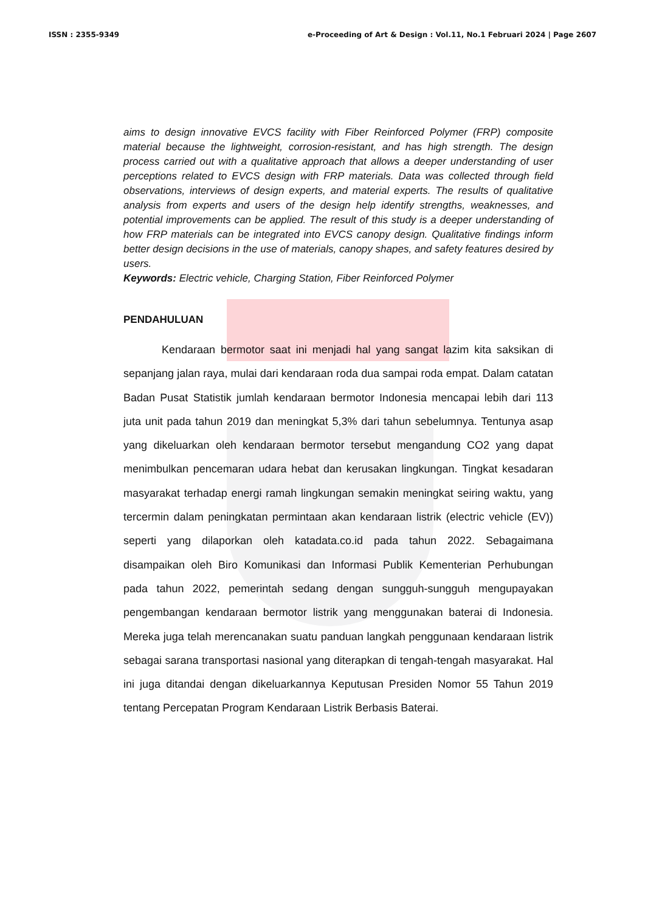ISSN : 2355-9349 e-Proceeding of Art & Design : Vol.11, No.1 Februari 2024 | Page 2607
aims to design innovative EVCS facility with Fiber Reinforced Polymer (FRP) composite material because the lightweight, corrosion-resistant, and has high strength. The design process carried out with a qualitative approach that allows a deeper understanding of user perceptions related to EVCS design with FRP materials. Data was collected through field observations, interviews of design experts, and material experts. The results of qualitative analysis from experts and users of the design help identify strengths, weaknesses, and potential improvements can be applied. The result of this study is a deeper understanding of how FRP materials can be integrated into EVCS canopy design. Qualitative findings inform better design decisions in the use of materials, canopy shapes, and safety features desired by users.
Keywords: Electric vehicle, Charging Station, Fiber Reinforced Polymer
PENDAHULUAN
Kendaraan bermotor saat ini menjadi hal yang sangat lazim kita saksikan di sepanjang jalan raya, mulai dari kendaraan roda dua sampai roda empat. Dalam catatan Badan Pusat Statistik jumlah kendaraan bermotor Indonesia mencapai lebih dari 113 juta unit pada tahun 2019 dan meningkat 5,3% dari tahun sebelumnya. Tentunya asap yang dikeluarkan oleh kendaraan bermotor tersebut mengandung CO2 yang dapat menimbulkan pencemaran udara hebat dan kerusakan lingkungan. Tingkat kesadaran masyarakat terhadap energi ramah lingkungan semakin meningkat seiring waktu, yang tercermin dalam peningkatan permintaan akan kendaraan listrik (electric vehicle (EV)) seperti yang dilaporkan oleh katadata.co.id pada tahun 2022. Sebagaimana disampaikan oleh Biro Komunikasi dan Informasi Publik Kementerian Perhubungan pada tahun 2022, pemerintah sedang dengan sungguh-sungguh mengupayakan pengembangan kendaraan bermotor listrik yang menggunakan baterai di Indonesia. Mereka juga telah merencanakan suatu panduan langkah penggunaan kendaraan listrik sebagai sarana transportasi nasional yang diterapkan di tengah-tengah masyarakat. Hal ini juga ditandai dengan dikeluarkannya Keputusan Presiden Nomor 55 Tahun 2019 tentang Percepatan Program Kendaraan Listrik Berbasis Baterai.